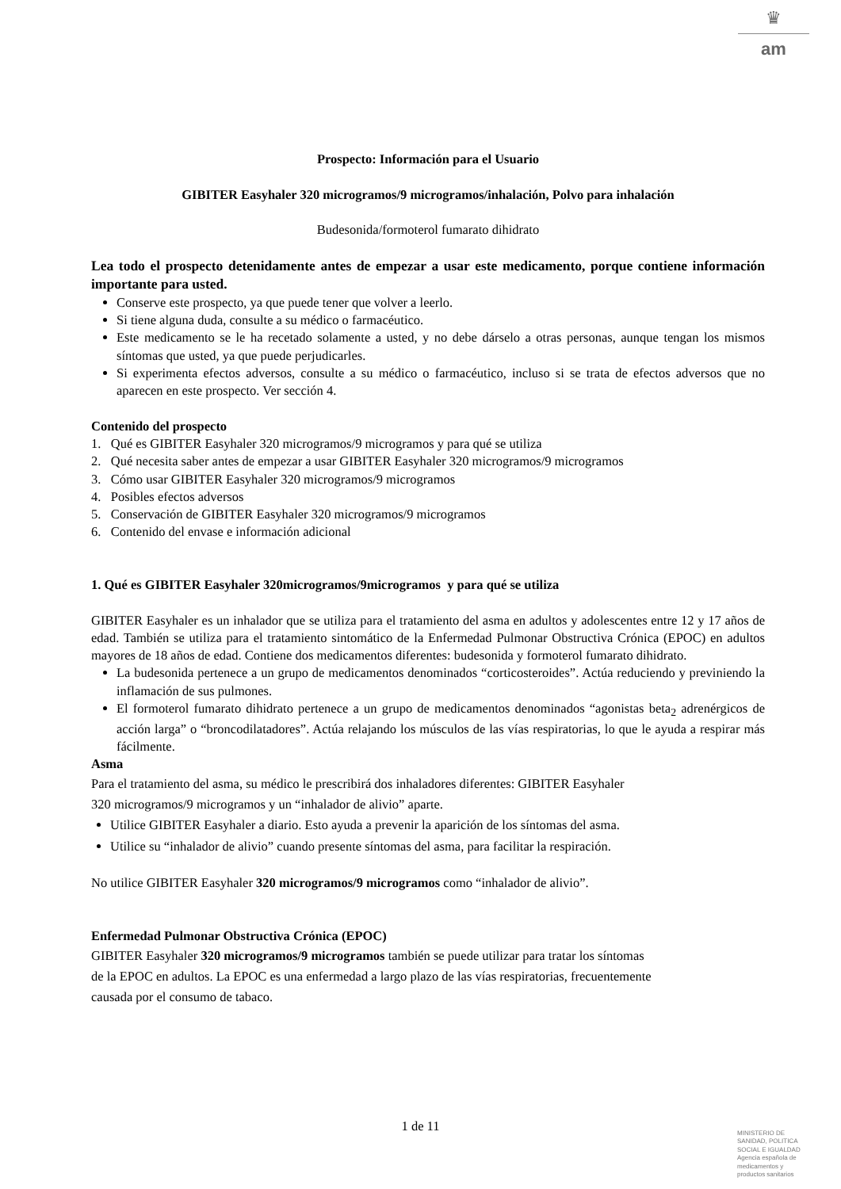♛
am
Prospecto: Información para el Usuario
GIBITER Easyhaler 320 microgramos/9 microgramos/inhalación, Polvo para inhalación
Budesonida/formoterol fumarato dihidrato
Lea todo el prospecto detenidamente antes de empezar a usar este medicamento, porque contiene información importante para usted.
Conserve este prospecto, ya que puede tener que volver a leerlo.
Si tiene alguna duda, consulte a su médico o farmacéutico.
Este medicamento se le ha recetado solamente a usted, y no debe dárselo a otras personas, aunque tengan los mismos síntomas que usted, ya que puede perjudicarles.
Si experimenta efectos adversos, consulte a su médico o farmacéutico, incluso si se trata de efectos adversos que no aparecen en este prospecto. Ver sección 4.
Contenido del prospecto
1. Qué es GIBITER Easyhaler 320 microgramos/9 microgramos y para qué se utiliza
2. Qué necesita saber antes de empezar a usar GIBITER Easyhaler 320 microgramos/9 microgramos
3. Cómo usar GIBITER Easyhaler 320 microgramos/9 microgramos
4. Posibles efectos adversos
5. Conservación de GIBITER Easyhaler 320 microgramos/9 microgramos
6. Contenido del envase e información adicional
1. Qué es GIBITER Easyhaler 320microgramos/9microgramos y para qué se utiliza
GIBITER Easyhaler es un inhalador que se utiliza para el tratamiento del asma en adultos y adolescentes entre 12 y 17 años de edad. También se utiliza para el tratamiento sintomático de la Enfermedad Pulmonar Obstructiva Crónica (EPOC) en adultos mayores de 18 años de edad. Contiene dos medicamentos diferentes: budesonida y formoterol fumarato dihidrato.
La budesonida pertenece a un grupo de medicamentos denominados “corticosteroides”. Actúa reduciendo y previniendo la inflamación de sus pulmones.
El formoterol fumarato dihidrato pertenece a un grupo de medicamentos denominados “agonistas beta<sub>2</sub> adrenérgicos de acción larga” o “broncodilatadores”. Actúa relajando los músculos de las vías respiratorias, lo que le ayuda a respirar más fácilmente.
Asma
Para el tratamiento del asma, su médico le prescribirá dos inhaladores diferentes: GIBITER Easyhaler
320 microgramos/9 microgramos y un “inhalador de alivio” aparte.
Utilice GIBITER Easyhaler a diario. Esto ayuda a prevenir la aparición de los síntomas del asma.
Utilice su “inhalador de alivio” cuando presente síntomas del asma, para facilitar la respiración.
No utilice GIBITER Easyhaler 320 microgramos/9 microgramos como “inhalador de alivio”.
Enfermedad Pulmonar Obstructiva Crónica (EPOC)
GIBITER Easyhaler 320 microgramos/9 microgramos también se puede utilizar para tratar los síntomas
de la EPOC en adultos. La EPOC es una enfermedad a largo plazo de las vías respiratorias, frecuentemente
causada por el consumo de tabaco.
1 de 11
MINISTERIO DE
SANIDAD, POLITICA
SOCIAL E IGUALDAD
Agencia española de
medicamentos y
productos sanitarios